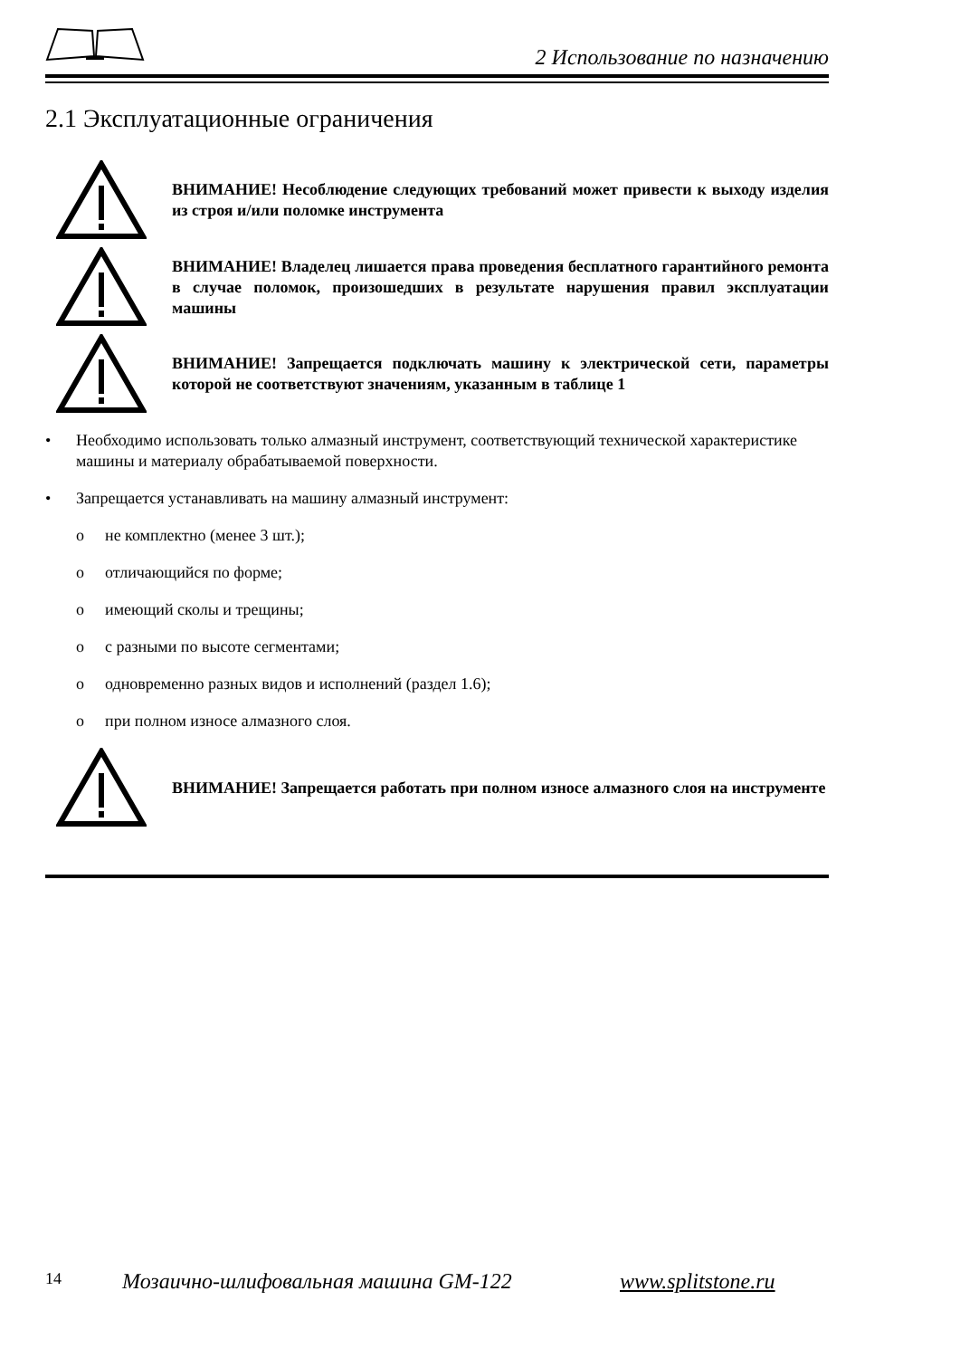2 Использование по назначению
2.1 Эксплуатационные ограничения
ВНИМАНИЕ! Несоблюдение следующих требований может привести к выходу изделия из строя и/или поломке инструмента
ВНИМАНИЕ! Владелец лишается права проведения бесплатного гарантийного ремонта в случае поломок, произошедших в результате нарушения правил эксплуатации машины
ВНИМАНИЕ! Запрещается подключать машину к электрической сети, параметры которой не соответствуют значениям, указанным в таблице 1
• Необходимо использовать только алмазный инструмент, соответствующий технической характеристике машины и материалу обрабатываемой поверхности.
• Запрещается устанавливать на машину алмазный инструмент:
o не комплектно (менее 3 шт.);
o отличающийся по форме;
o имеющий сколы и трещины;
o с разными по высоте сегментами;
o одновременно разных видов и исполнений (раздел 1.6);
o при полном износе алмазного слоя.
ВНИМАНИЕ! Запрещается работать при полном износе алмазного слоя на инструменте
14 Мозаично-шлифовальная машина GM-122 www.splitstone.ru